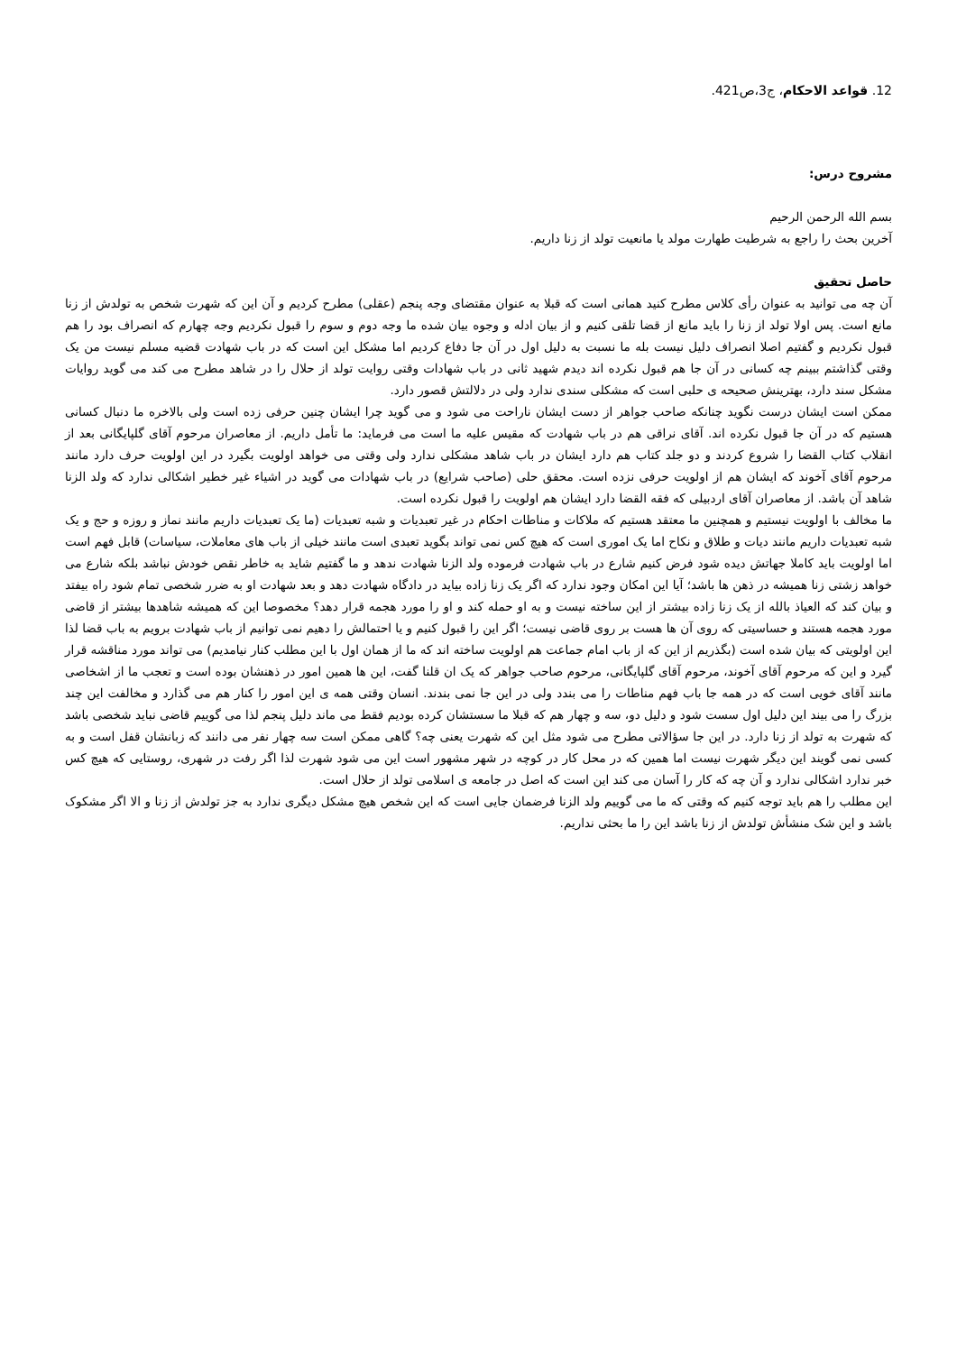12. قواعد الاحکام، ج3،ص421.
مشروح درس:
بسم الله الرحمن الرحیم
آخرین بحث را راجع به شرطیت طهارت مولد یا مانعیت تولد از زنا داریم.
حاصل تحقیق
آن چه می توانید به عنوان رأی کلاس مطرح کنید همانی است که قبلا به عنوان مقتضای وجه پنجم (عقلی) مطرح کردیم و آن این که شهرت شخص به تولدش از زنا مانع است. پس اولا تولد از زنا را باید مانع از قضا تلقی کنیم و از بیان ادله و وجوه بیان شده ما وجه دوم و سوم را قبول نکردیم وجه چهارم که انصراف بود را هم قبول نکردیم و گفتیم اصلا انصراف دلیل نیست بله ما نسبت به دلیل اول در آن جا دفاع کردیم اما مشکل این است که در باب شهادت قضیه مسلم نیست من یک وقتی گذاشتم ببینم چه کسانی در آن جا هم قبول نکرده اند دیدم شهید ثانی در باب شهادات وقتی روایت تولد از حلال را در شاهد مطرح می کند می گوید روایات مشکل سند دارد، بهترینش صحیحه ی حلبی است که مشکلی سندی ندارد ولی در دلالتش قصور دارد.
ممکن است ایشان درست نگوید چنانکه صاحب جواهر از دست ایشان ناراحت می شود و می گوید چرا ایشان چنین حرفی زده است ولی بالاخره ما دنبال کسانی هستیم که در آن جا قبول نکرده اند. آقای نراقی هم در باب شهادت که مقیس علیه ما است می فرماید: ما تأمل داریم. از معاصران مرحوم آقای گلپایگانی بعد از انقلاب کتاب القضا را شروع کردند و دو جلد کتاب هم دارد ایشان در باب شاهد مشکلی ندارد ولی وقتی می خواهد اولویت بگیرد در این اولویت حرف دارد مانند مرحوم آقای آخوند که ایشان هم از اولویت حرفی نزده است. محقق حلی (صاحب شرایع) در باب شهادات می گوید در اشیاء غیر خطیر اشکالی ندارد که ولد الزنا شاهد آن باشد. از معاصران آقای اردبیلی که فقه القضا دارد ایشان هم اولویت را قبول نکرده است.
ما مخالف با اولویت نیستیم و همچنین ما معتقد هستیم که ملاکات و مناطات احکام در غیر تعبدیات و شبه تعبدیات (ما یک تعبدیات داریم مانند نماز و روزه و حج و یک شبه تعبدیات داریم مانند دیات و طلاق و نکاح اما یک اموری است که هیچ کس نمی تواند بگوید تعبدی است مانند خیلی از باب های معاملات، سیاسات) قابل فهم است اما اولویت باید کاملا جهاتش دیده شود فرض کنیم شارع در باب شهادت فرموده ولد الزنا شهادت ندهد و ما گفتیم شاید به خاطر نقص خودش نباشد بلکه شارع می خواهد زشتی زنا همیشه در ذهن ها باشد؛ آیا این امکان وجود ندارد که اگر یک زنا زاده بیاید در دادگاه شهادت دهد و بعد شهادت او به ضرر شخصی تمام شود راه بیفتد و بیان کند که العیاذ بالله از یک زنا زاده بیشتر از این ساخته نیست و به او حمله کند و او را مورد هجمه قرار دهد؟ مخصوصا این که همیشه شاهدها بیشتر از قاضی مورد هجمه هستند و حساسیتی که روی آن ها هست بر روی قاضی نیست؛ اگر این را قبول کنیم و یا احتمالش را دهیم نمی توانیم از باب شهادت برویم به باب قضا لذا این اولویتی که بیان شده است (بگذریم از این که از باب امام جماعت هم اولویت ساخته اند که ما از همان اول با این مطلب کنار نیامدیم) می تواند مورد مناقشه قرار گیرد و این که مرحوم آقای آخوند، مرحوم آقای گلپایگانی، مرحوم صاحب جواهر که یک ان قلنا گفت، این ها همین امور در ذهنشان بوده است و تعجب ما از اشخاصی مانند آقای خویی است که در همه جا باب فهم مناطات را می بندد ولی در این جا نمی بندند. انسان وقتی همه ی این امور را کنار هم می گذارد و مخالفت این چند بزرگ را می بیند این دلیل اول سست شود و دلیل دو، سه و چهار هم که قبلا ما سستشان کرده بودیم فقط می ماند دلیل پنجم لذا می گوییم قاضی نباید شخصی باشد که شهرت به تولد از زنا دارد. در این جا سؤالاتی مطرح می شود مثل این که شهرت یعنی چه؟ گاهی ممکن است سه چهار نفر می دانند که زبانشان قفل است و به کسی نمی گویند این دیگر شهرت نیست اما همین که در محل کار در کوچه در شهر مشهور است این می شود شهرت لذا اگر رفت در شهری، روستایی که هیچ کس خبر ندارد اشکالی ندارد و آن چه که کار را آسان می کند این است که اصل در جامعه ی اسلامی تولد از حلال است.
این مطلب را هم باید توجه کنیم که وقتی که ما می گوییم ولد الزنا فرضمان جایی است که این شخص هیچ مشکل دیگری ندارد به جز تولدش از زنا و الا اگر مشکوک باشد و این شک منشأش تولدش از زنا باشد این را ما بحثی نداریم.